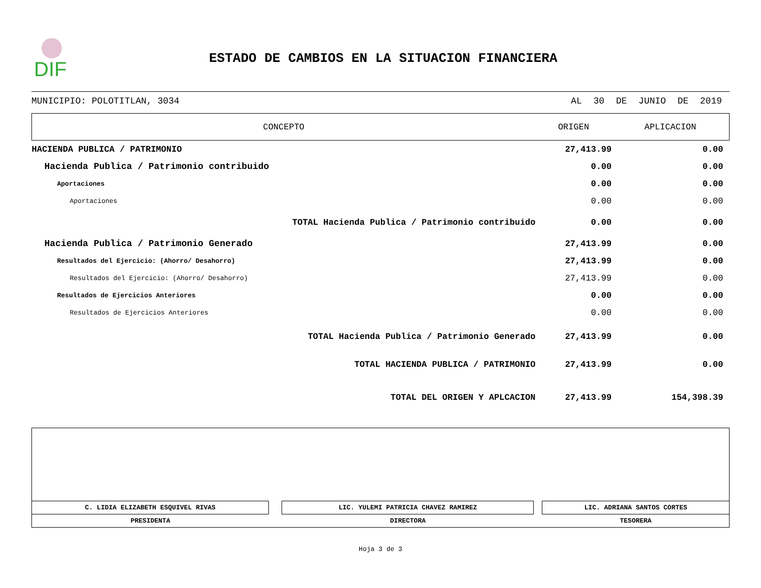DIF
ESTADO DE CAMBIOS EN LA SITUACION FINANCIERA
MUNICIPIO: POLOTITLAN, 3034 AL 30 DE JUNIO DE 2019
| CONCEPTO | ORIGEN | APLICACION |
| --- | --- | --- |
| HACIENDA PUBLICA / PATRIMONIO | 27,413.99 | 0.00 |
| Hacienda Publica / Patrimonio contribuido | 0.00 | 0.00 |
| Aportaciones | 0.00 | 0.00 |
| Aportaciones | 0.00 | 0.00 |
| TOTAL Hacienda Publica / Patrimonio contribuido | 0.00 | 0.00 |
| Hacienda Publica / Patrimonio Generado | 27,413.99 | 0.00 |
| Resultados del Ejercicio: (Ahorro/ Desahorro) | 27,413.99 | 0.00 |
| Resultados del Ejercicio: (Ahorro/ Desahorro) | 27,413.99 | 0.00 |
| Resultados de Ejercicios Anteriores | 0.00 | 0.00 |
| Resultados de Ejercicios Anteriores | 0.00 | 0.00 |
| TOTAL Hacienda Publica / Patrimonio Generado | 27,413.99 | 0.00 |
| TOTAL HACIENDA PUBLICA / PATRIMONIO | 27,413.99 | 0.00 |
| TOTAL DEL ORIGEN Y APLCACION | 27,413.99 | 154,398.39 |
| C. LIDIA ELIZABETH ESQUIVEL RIVAS | | LIC. YULEMI PATRICIA CHAVEZ RAMIREZ | | LIC. ADRIANA SANTOS CORTES |
| PRESIDENTA | | DIRECTORA | | TESORERA |
Hoja 3 de 3